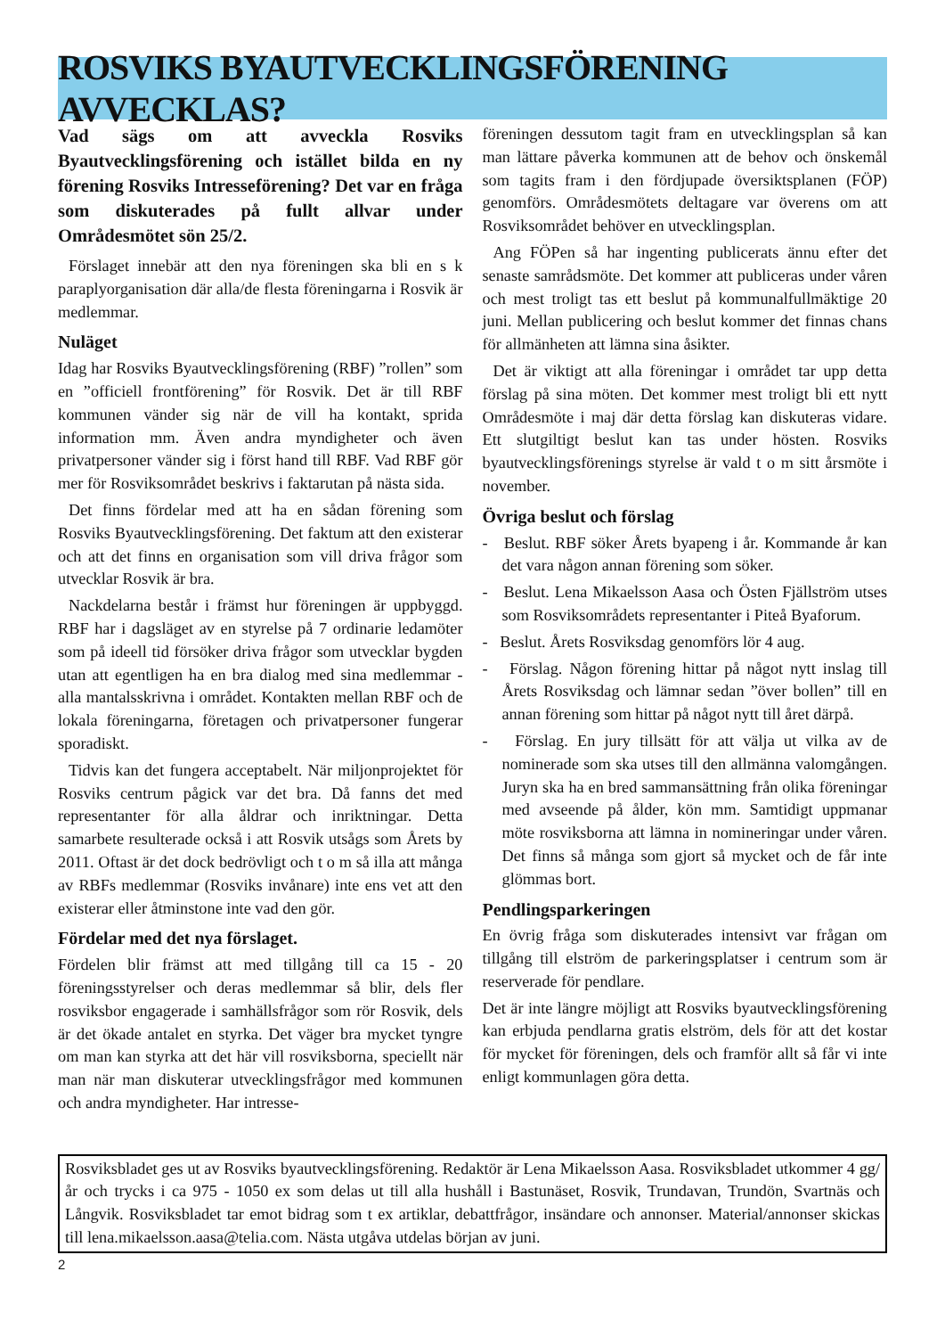ROSVIKS BYAUTVECKLINGSFÖRENING AVVECKLAS?
Vad sägs om att avveckla Rosviks Byautvecklingsförening och istället bilda en ny förening Rosviks Intresseförening? Det var en fråga som diskuterades på fullt allvar under Områdesmötet sön 25/2.
Förslaget innebär att den nya föreningen ska bli en s k paraplyorganisation där alla/de flesta föreningarna i Rosvik är medlemmar.
Nuläget
Idag har Rosviks Byautvecklingsförening (RBF) ”rollen” som en ”officiell frontförening” för Rosvik. Det är till RBF kommunen vänder sig när de vill ha kontakt, sprida information mm. Även andra myndigheter och även privatpersoner vänder sig i först hand till RBF. Vad RBF gör mer för Rosviksområdet beskrivs i faktarutan på nästa sida.
Det finns fördelar med att ha en sådan förening som Rosviks Byautvecklingsförening. Det faktum att den existerar och att det finns en organisation som vill driva frågor som utvecklar Rosvik är bra.
Nackdelarna består i främst hur föreningen är uppbyggd. RBF har i dagsläget av en styrelse på 7 ordinarie ledamöter som på ideell tid försöker driva frågor som utvecklar bygden utan att egentligen ha en bra dialog med sina medlemmar - alla mantalsskrivna i området. Kontakten mellan RBF och de lokala föreningarna, företagen och privatpersoner fungerar sporadiskt.
Tidvis kan det fungera acceptabelt. När miljonprojektet för Rosviks centrum pågick var det bra. Då fanns det med representanter för alla åldrar och inriktningar. Detta samarbete resulterade också i att Rosvik utsågs som Årets by 2011. Oftast är det dock bedrövligt och t o m så illa att många av RBFs medlemmar (Rosviks invånare) inte ens vet att den existerar eller åtminstone inte vad den gör.
Fördelar med det nya förslaget.
Fördelen blir främst att med tillgång till ca 15 - 20 föreningsstyrelser och deras medlemmar så blir, dels fler rosviksbor engagerade i samhällsfrågor som rör Rosvik, dels är det ökade antalet en styrka. Det väger bra mycket tyngre om man kan styrka att det här vill rosviksborna, speciellt när man när man diskuterar utvecklingsfrågor med kommunen och andra myndigheter. Har intresse-
föreningen dessutom tagit fram en utvecklingsplan så kan man lättare påverka kommunen att de behov och önskemål som tagits fram i den fördjupade översiktsplanen (FÖP) genomförs. Områdesmötets deltagare var överens om att Rosviksområdet behöver en utvecklingsplan.
Ang FÖPen så har ingenting publicerats ännu efter det senaste samrådsmöte. Det kommer att publiceras under våren och mest troligt tas ett beslut på kommunalfullmäktige 20 juni. Mellan publicering och beslut kommer det finnas chans för allmänheten att lämna sina åsikter.
Det är viktigt att alla föreningar i området tar upp detta förslag på sina möten. Det kommer mest troligt bli ett nytt Områdesmöte i maj där detta förslag kan diskuteras vidare. Ett slutgiltigt beslut kan tas under hösten. Rosviks byautvecklingsförenings styrelse är vald t o m sitt årsmöte i november.
Övriga beslut och förslag
- Beslut. RBF söker Årets byapeng i år. Kommande år kan det vara någon annan förening som söker.
- Beslut. Lena Mikaelsson Aasa och Östen Fjällström utses som Rosviksområdets representanter i Piteå Byaforum.
- Beslut. Årets Rosviksdag genomförs lör 4 aug.
- Förslag. Någon förening hittar på något nytt inslag till Årets Rosviksdag och lämnar sedan ”över bollen” till en annan förening som hittar på något nytt till året därpå.
- Förslag. En jury tillsätt för att välja ut vilka av de nominerade som ska utses till den allmänna valomgången. Juryn ska ha en bred sammansättning från olika föreningar med avseende på ålder, kön mm. Samtidigt uppmanar möte rosviksborna att lämna in nomineringar under våren. Det finns så många som gjort så mycket och de får inte glömmas bort.
Pendlingsparkeringen
En övrig fråga som diskuterades intensivt var frågan om tillgång till elström de parkeringsplatser i centrum som är reserverade för pendlare.
Det är inte längre möjligt att Rosviks byautvecklingsförening kan erbjuda pendlarna gratis elström, dels för att det kostar för mycket för föreningen, dels och framför allt så får vi inte enligt kommunlagen göra detta.
Rosviksbladet ges ut av Rosviks byautvecklingsförening. Redaktör är Lena Mikaelsson Aasa. Rosviksbladet utkommer 4 gg/år och trycks i ca 975 - 1050 ex som delas ut till alla hushåll i Bastunäset, Rosvik, Trundavan, Trundön, Svartnäs och Långvik. Rosviksbladet tar emot bidrag som t ex artiklar, debattfrågor, insändare och annonser. Material/annonser skickas till lena.mikaelsson.aasa@telia.com. Nästa utgåva utdelas början av juni.
2